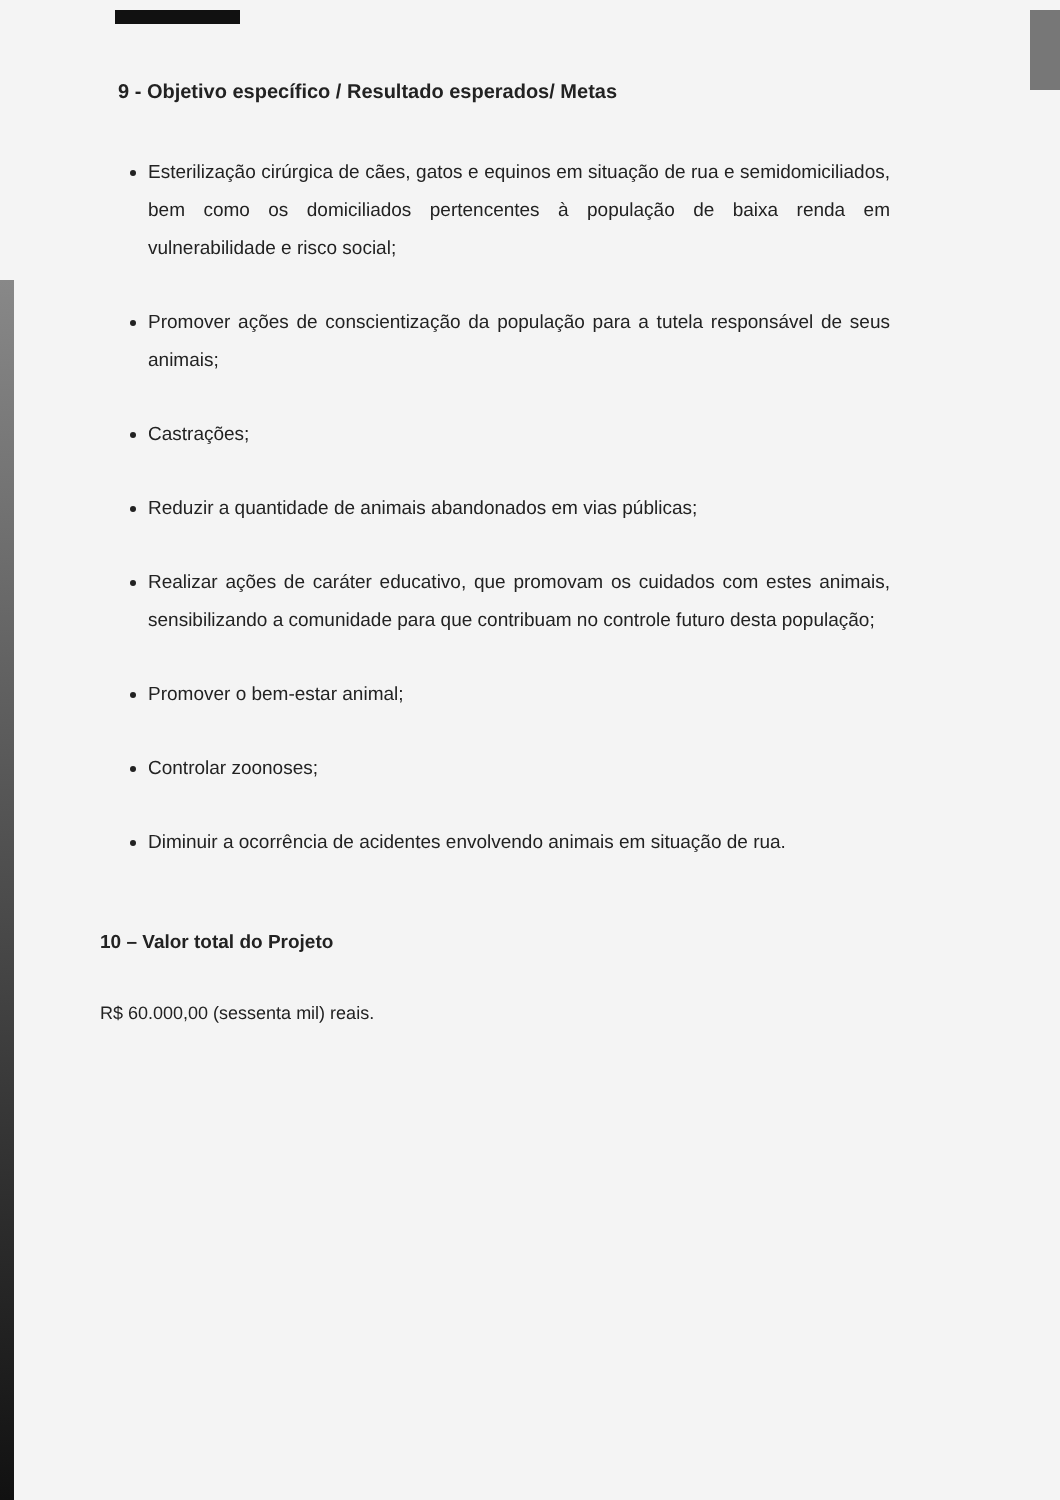9 - Objetivo específico / Resultado esperados/ Metas
Esterilização cirúrgica de cães, gatos e equinos em situação de rua e semidomiciliados, bem como os domiciliados pertencentes à população de baixa renda em vulnerabilidade e risco social;
Promover ações de conscientização da população para a tutela responsável de seus animais;
Castrações;
Reduzir a quantidade de animais abandonados em vias públicas;
Realizar ações de caráter educativo, que promovam os cuidados com estes animais, sensibilizando a comunidade para que contribuam no controle futuro desta população;
Promover o bem-estar animal;
Controlar zoonoses;
Diminuir a ocorrência de acidentes envolvendo animais em situação de rua.
10 – Valor total do Projeto
R$ 60.000,00 (sessenta mil) reais.